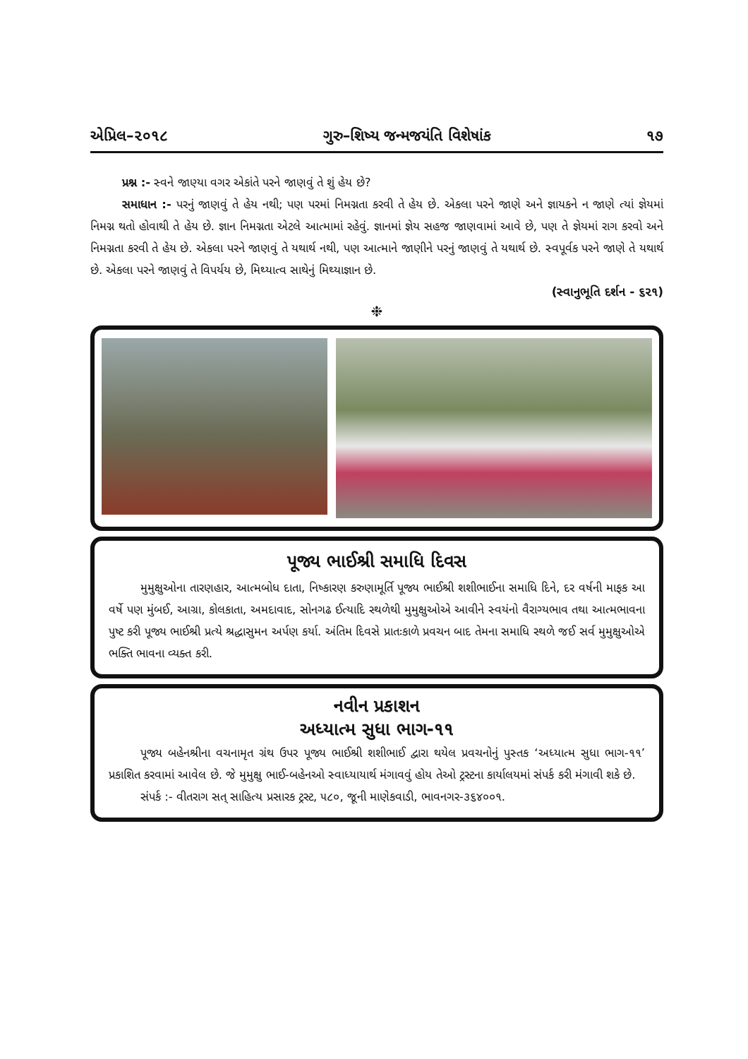એપ્રિલ–૨૦૧૮ ગુરુ–શિષ્ય જન્મજયંતિ વિશેષાંક ૧૭
પ્રશ્ન :- સ્વને જાણ્યા વગર એકાંતે પરને જાણવું તે શું હેય છે?
સમાધાન :- પરનું જાણવું તે હેય નથી; પણ પરમાં નિમગ્નતા કરવી તે હેય છે. એકલા પરને જાણે અને જ્ઞાયકને ન જાણે ત્યાં જ્ઞેયમાં નિમગ્ન થતો હોવાથી તે હેય છે. જ્ઞાન નિમગ્નતા એટલે આત્મામાં રહેવું. જ્ઞાનમાં જ્ઞેય સહજ જાણવામાં આવે છે, પણ તે જ્ઞેયમાં રાગ કરવો અને નિમગ્નતા કરવી તે હેય છે. એકલા પરને જાણવું તે યથાર્થ નથી, પણ આત્માને જાણીને પરનું જાણવું તે યથાર્થ છે. સ્વપૂર્વક પરને જાણે તે યથાર્થ છે. એકલા પરને જાણવું તે વિપર્યય છે, મિથ્યાત્વ સાથેનું મિથ્યાજ્ઞાન છે.
(સ્વાનુભૂતિ દર્શન - ૬૨૧)
❉
પૂજ્ય ભાઈશ્રી સમાધિ દિવસ
મુમુક્ષુઓના તારણહાર, આત્મબોધ દાતા, નિષ્કારણ કરુણામૂર્તિ પૂજ્ય ભાઈશ્રી શશીભાઈના સમાધિ દિને, દર વર્ષની માફક આ વર્ષે પણ મુંબઈ, આગ્રા, કોલકાતા, અમદાવાદ, સોનગઢ ઈત્યાદિ સ્થળેથી મુમુક્ષુઓએ આવીને સ્વયંનો વૈરાગ્યભાવ તથા આત્મભાવના પુષ્ટ કરી પૂજ્ય ભાઈશ્રી પ્રત્યે શ્રદ્ધાસુમન અર્પણ કર્યા. અંતિમ દિવસે પ્રાતઃકાળે પ્રવચન બાદ તેમના સમાધિ સ્થળે જઈ સર્વ મુમુક્ષુઓએ ભક્તિ ભાવના વ્યક્ત કરી.
નવીન પ્રકાશન
અધ્યાત્મ સુધા ભાગ-૧૧
પૂજ્ય બહેનશ્રીના વચનામૃત ગ્રંથ ઉપર પૂજ્ય ભાઈશ્રી શશીભાઈ દ્વારા થયેલ પ્રવચનોનું પુસ્તક ‘અધ્યાત્મ સુધા ભાગ-૧૧’ પ્રકાશિત કરવામાં આવેલ છે. જે મુમુક્ષુ ભાઈ-બહેનઓ સ્વાધ્યાયાર્થ મંગાવવું હોય તેઓ ટ્રસ્ટના કાર્યાલયમાં સંપર્ક કરી મંગાવી શકે છે.
સંપર્ક :- વીતરાગ સત્ સાહિત્ય પ્રસારક ટ્રસ્ટ, ૫૮૦, જૂની માણેકવાડી, ભાવનગર-૩૬૪૦૦૧.